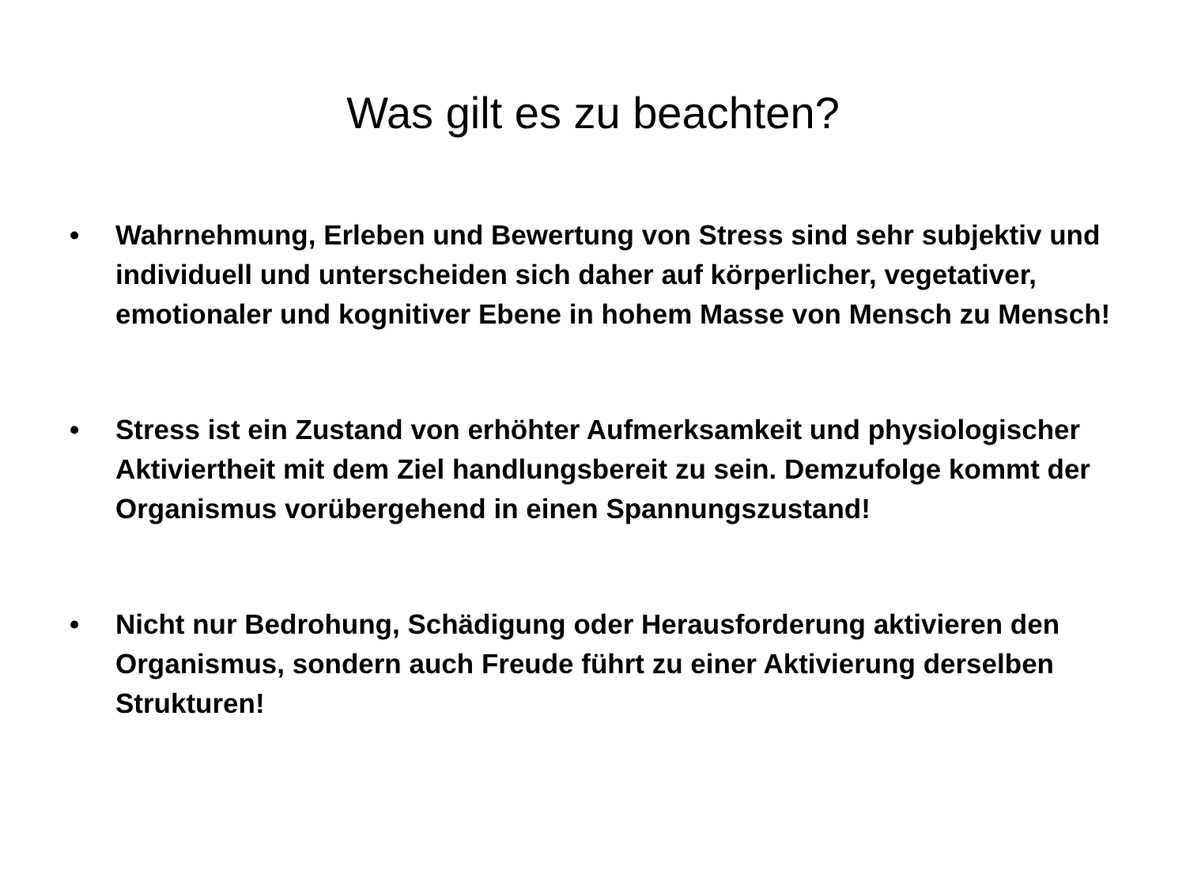Was gilt es zu beachten?
• Wahrnehmung, Erleben und Bewertung von Stress sind sehr subjektiv und individuell und unterscheiden sich daher auf körperlicher, vegetativer, emotionaler und kognitiver Ebene in hohem Masse von Mensch zu Mensch!
• Stress ist ein Zustand von erhöhter Aufmerksamkeit und physiologischer Aktiviertheit mit dem Ziel handlungsbereit zu sein. Demzufolge kommt der Organismus vorübergehend in einen Spannungszustand!
• Nicht nur Bedrohung, Schädigung oder Herausforderung aktivieren den Organismus, sondern auch Freude führt zu einer Aktivierung derselben Strukturen!